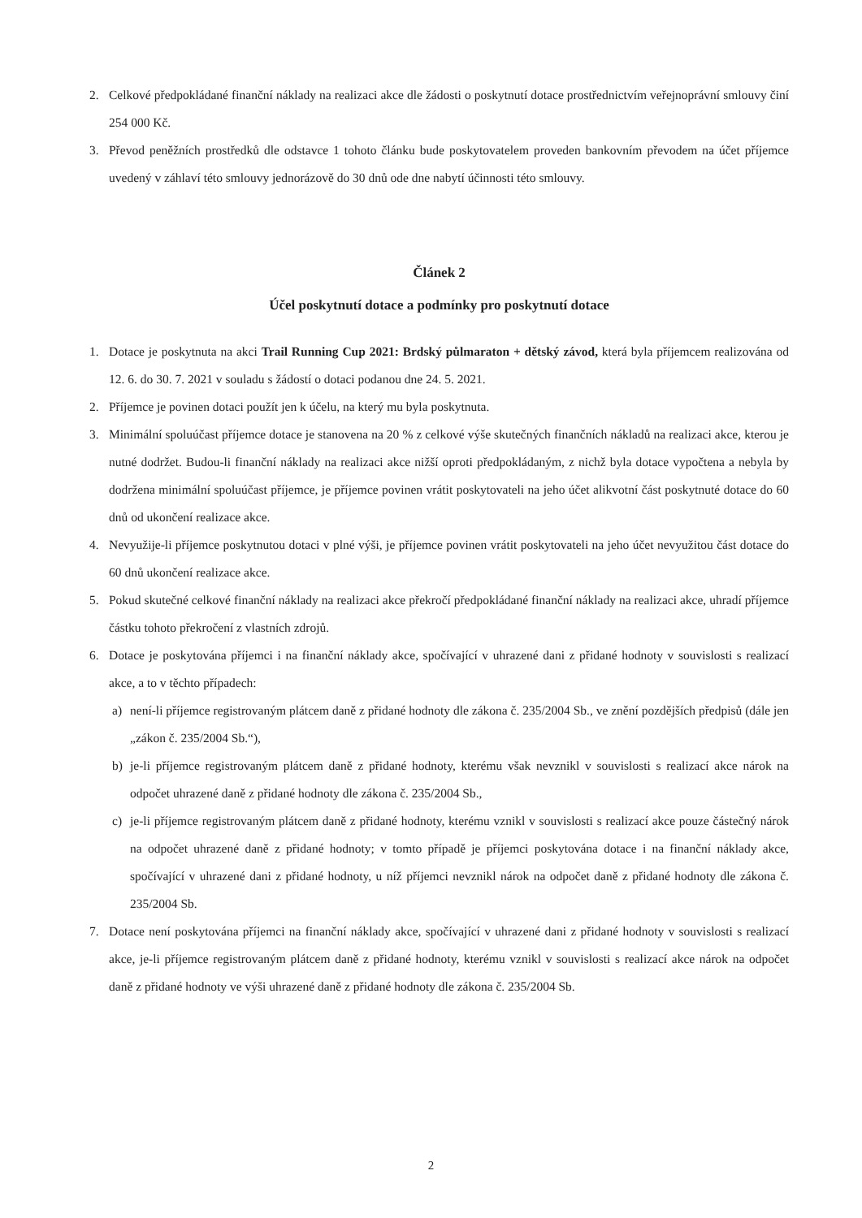2. Celkové předpokládané finanční náklady na realizaci akce dle žádosti o poskytnutí dotace prostřednictvím veřejnoprávní smlouvy činí 254 000 Kč.
3. Převod peněžních prostředků dle odstavce 1 tohoto článku bude poskytovatelem proveden bankovním převodem na účet příjemce uvedený v záhlaví této smlouvy jednorázově do 30 dnů ode dne nabytí účinnosti této smlouvy.
Článek 2
Účel poskytnutí dotace a podmínky pro poskytnutí dotace
1. Dotace je poskytnuta na akci Trail Running Cup 2021: Brdský půlmaraton + dětský závod, která byla příjemcem realizována od 12. 6. do 30. 7. 2021 v souladu s žádostí o dotaci podanou dne 24. 5. 2021.
2. Příjemce je povinen dotaci použít jen k účelu, na který mu byla poskytnuta.
3. Minimální spoluúčast příjemce dotace je stanovena na 20 % z celkové výše skutečných finančních nákladů na realizaci akce, kterou je nutné dodržet. Budou-li finanční náklady na realizaci akce nižší oproti předpokládaným, z nichž byla dotace vypočtena a nebyla by dodržena minimální spoluúčast příjemce, je příjemce povinen vrátit poskytovateli na jeho účet alikvotní část poskytnuté dotace do 60 dnů od ukončení realizace akce.
4. Nevyužije-li příjemce poskytnutou dotaci v plné výši, je příjemce povinen vrátit poskytovateli na jeho účet nevyužitou část dotace do 60 dnů ukončení realizace akce.
5. Pokud skutečné celkové finanční náklady na realizaci akce překročí předpokládané finanční náklady na realizaci akce, uhradí příjemce částku tohoto překročení z vlastních zdrojů.
6. Dotace je poskytována příjemci i na finanční náklady akce, spočívající v uhrazené dani z přidané hodnoty v souvislosti s realizací akce, a to v těchto případech:
a) není-li příjemce registrovaným plátcem daně z přidané hodnoty dle zákona č. 235/2004 Sb., ve znění pozdějších předpisů (dále jen „zákon č. 235/2004 Sb.“),
b) je-li příjemce registrovaným plátcem daně z přidané hodnoty, kterému však nevznikl v souvislosti s realizací akce nárok na odpočet uhrazené daně z přidané hodnoty dle zákona č. 235/2004 Sb.,
c) je-li příjemce registrovaným plátcem daně z přidané hodnoty, kterému vznikl v souvislosti s realizací akce pouze částečný nárok na odpočet uhrazené daně z přidané hodnoty; v tomto případě je příjemci poskytována dotace i na finanční náklady akce, spočívající v uhrazené dani z přidané hodnoty, u níž příjemci nevznikl nárok na odpočet daně z přidané hodnoty dle zákona č. 235/2004 Sb.
7. Dotace není poskytována příjemci na finanční náklady akce, spočívající v uhrazené dani z přidané hodnoty v souvislosti s realizací akce, je-li příjemce registrovaným plátcem daně z přidané hodnoty, kterému vznikl v souvislosti s realizací akce nárok na odpočet daně z přidané hodnoty ve výši uhrazené daně z přidané hodnoty dle zákona č. 235/2004 Sb.
2